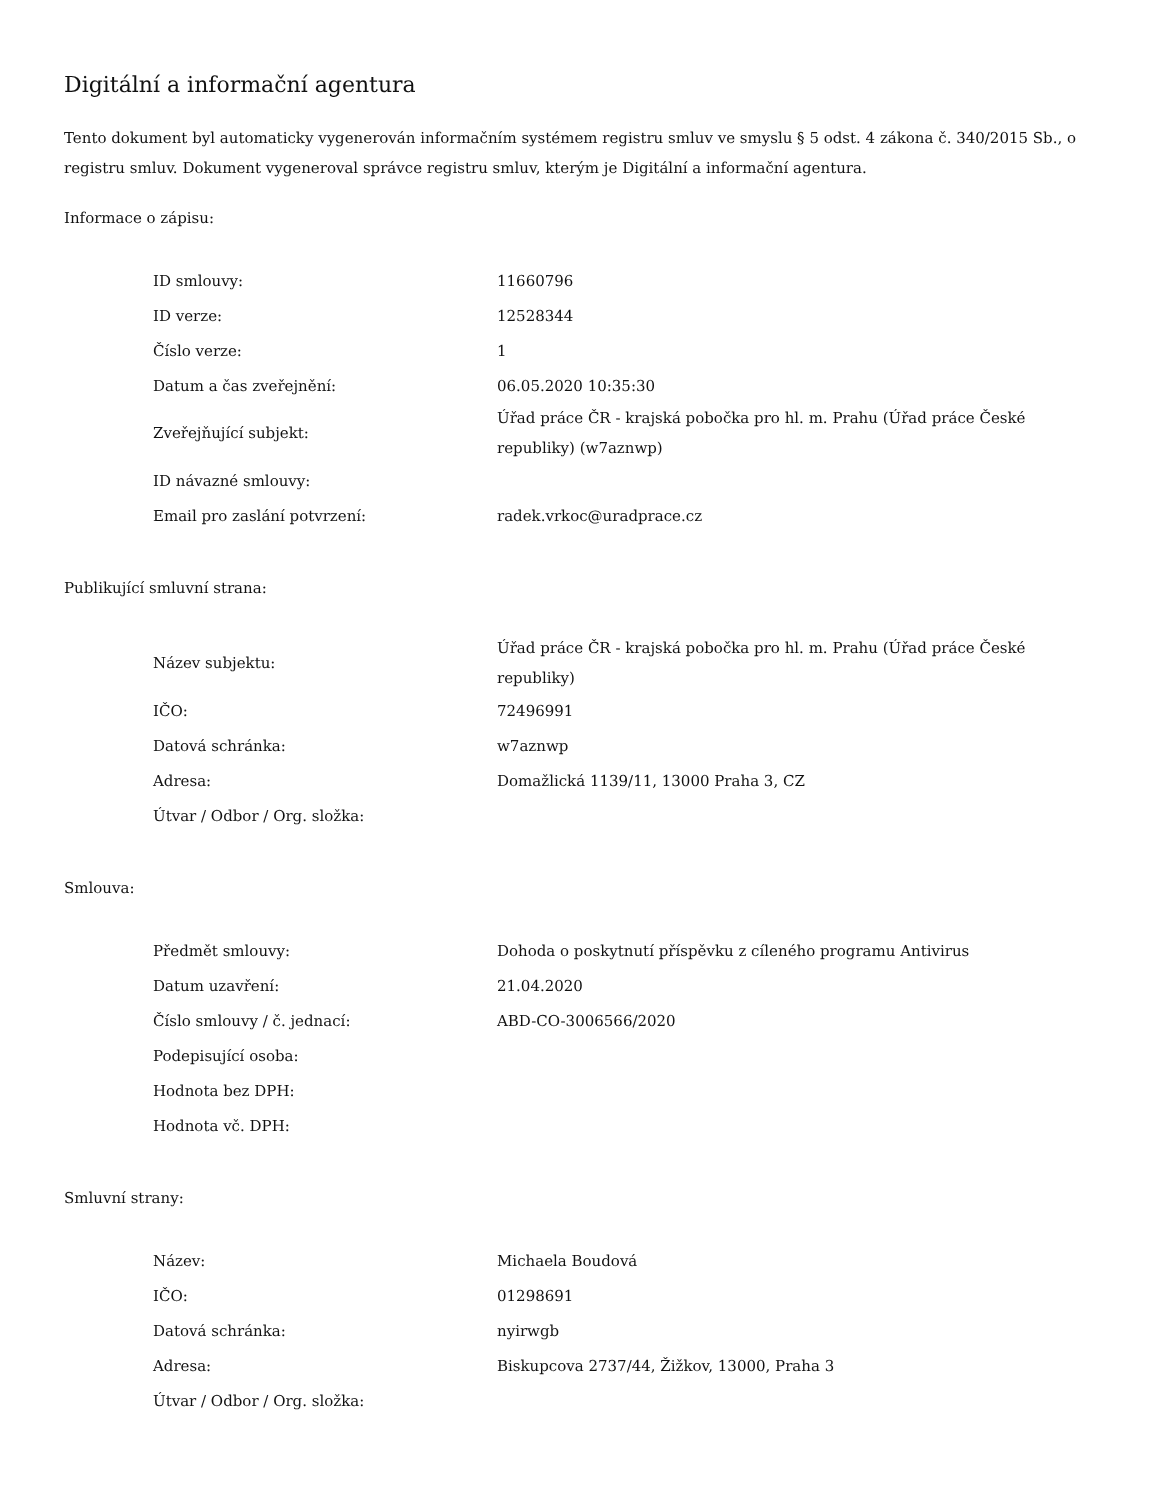Digitální a informační agentura
Tento dokument byl automaticky vygenerován informačním systémem registru smluv ve smyslu § 5 odst. 4 zákona č. 340/2015 Sb., o registru smluv. Dokument vygeneroval správce registru smluv, kterým je Digitální a informační agentura.
Informace o zápisu:
| ID smlouvy: | 11660796 |
| ID verze: | 12528344 |
| Číslo verze: | 1 |
| Datum a čas zveřejnění: | 06.05.2020 10:35:30 |
| Zveřejňující subjekt: | Úřad práce ČR - krajská pobočka pro hl. m. Prahu (Úřad práce České republiky) (w7aznwp) |
| ID návazné smlouvy: | |
| Email pro zaslání potvrzení: | radek.vrkoc@uradprace.cz |
Publikující smluvní strana:
| Název subjektu: | Úřad práce ČR - krajská pobočka pro hl. m. Prahu (Úřad práce České republiky) |
| IČO: | 72496991 |
| Datová schránka: | w7aznwp |
| Adresa: | Domažlická 1139/11, 13000 Praha 3, CZ |
| Útvar / Odbor / Org. složka: | |
Smlouva:
| Předmět smlouvy: | Dohoda o poskytnutí příspěvku z cíleného programu Antivirus |
| Datum uzavření: | 21.04.2020 |
| Číslo smlouvy / č. jednací: | ABD-CO-3006566/2020 |
| Podepisující osoba: | |
| Hodnota bez DPH: | |
| Hodnota vč. DPH: | |
Smluvní strany:
| Název: | Michaela Boudová |
| IČO: | 01298691 |
| Datová schránka: | nyirwgb |
| Adresa: | Biskupcova 2737/44, Žižkov, 13000, Praha 3 |
| Útvar / Odbor / Org. složka: | |